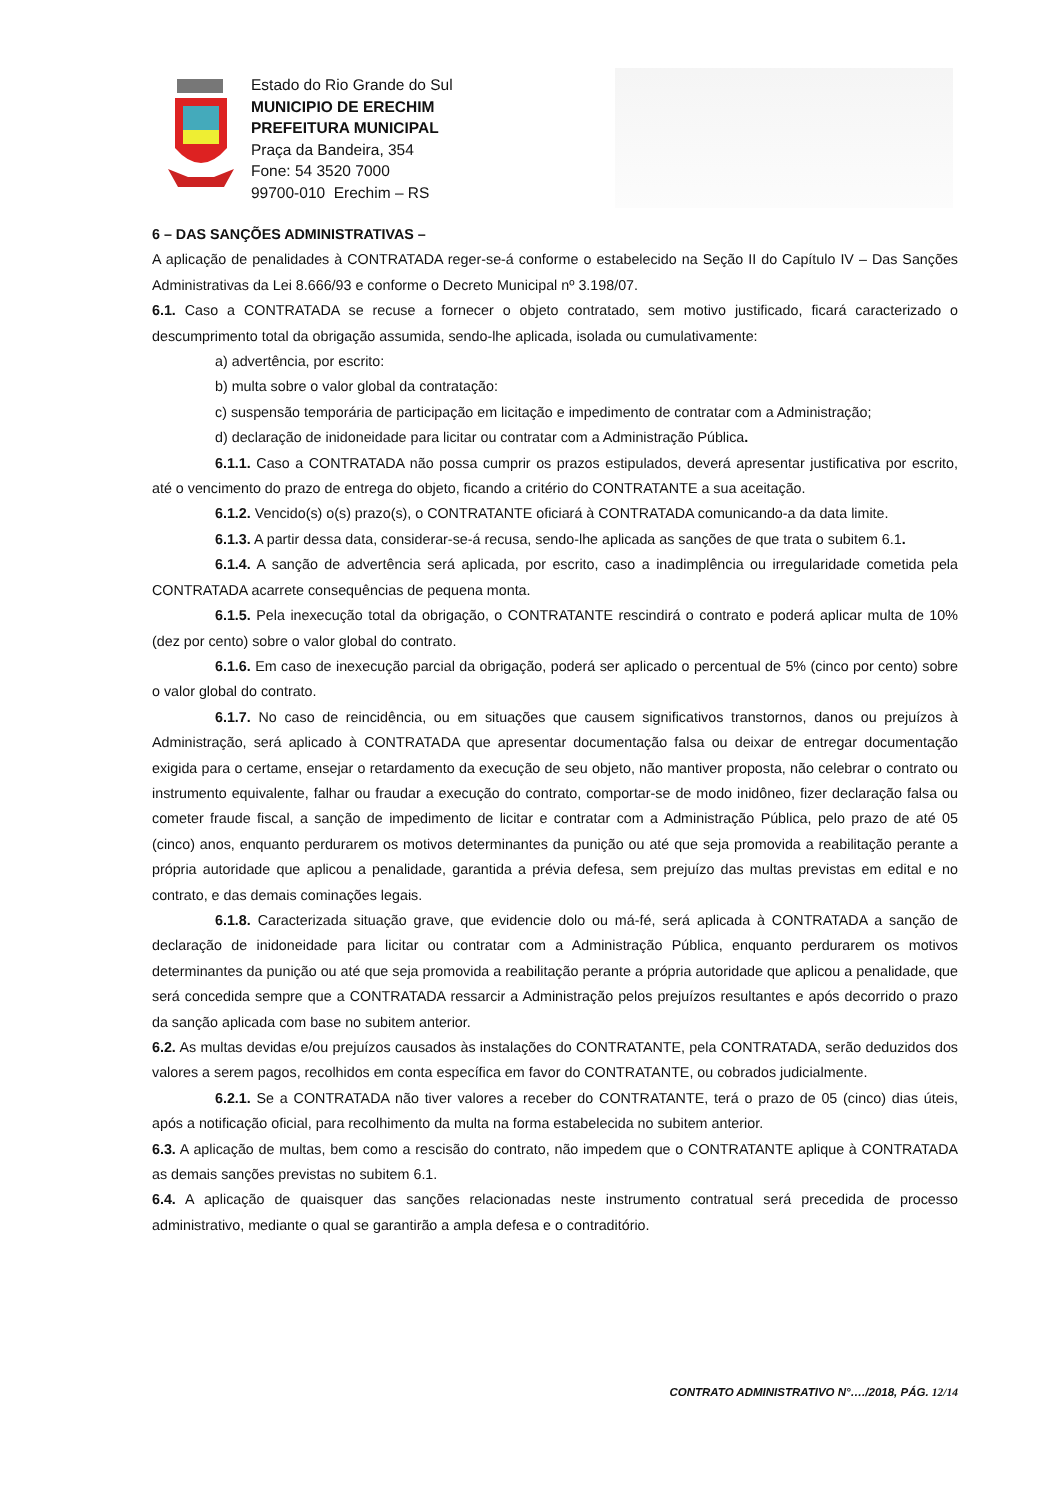Estado do Rio Grande do Sul
MUNICIPIO DE ERECHIM
PREFEITURA MUNICIPAL
Praça da Bandeira, 354
Fone: 54 3520 7000
99700-010 Erechim – RS
6 – DAS SANÇÕES ADMINISTRATIVAS –
A aplicação de penalidades à CONTRATADA reger-se-á conforme o estabelecido na Seção II do Capítulo IV – Das Sanções Administrativas da Lei 8.666/93 e conforme o Decreto Municipal nº 3.198/07.
6.1. Caso a CONTRATADA se recuse a fornecer o objeto contratado, sem motivo justificado, ficará caracterizado o descumprimento total da obrigação assumida, sendo-lhe aplicada, isolada ou cumulativamente:
a) advertência, por escrito:
b) multa sobre o valor global da contratação:
c) suspensão temporária de participação em licitação e impedimento de contratar com a Administração;
d) declaração de inidoneidade para licitar ou contratar com a Administração Pública.
6.1.1. Caso a CONTRATADA não possa cumprir os prazos estipulados, deverá apresentar justificativa por escrito, até o vencimento do prazo de entrega do objeto, ficando a critério do CONTRATANTE a sua aceitação.
6.1.2. Vencido(s) o(s) prazo(s), o CONTRATANTE oficiará à CONTRATADA comunicando-a da data limite.
6.1.3. A partir dessa data, considerar-se-á recusa, sendo-lhe aplicada as sanções de que trata o subitem 6.1.
6.1.4. A sanção de advertência será aplicada, por escrito, caso a inadimplência ou irregularidade cometida pela CONTRATADA acarrete consequências de pequena monta.
6.1.5. Pela inexecução total da obrigação, o CONTRATANTE rescindirá o contrato e poderá aplicar multa de 10% (dez por cento) sobre o valor global do contrato.
6.1.6. Em caso de inexecução parcial da obrigação, poderá ser aplicado o percentual de 5% (cinco por cento) sobre o valor global do contrato.
6.1.7. No caso de reincidência, ou em situações que causem significativos transtornos, danos ou prejuízos à Administração, será aplicado à CONTRATADA que apresentar documentação falsa ou deixar de entregar documentação exigida para o certame, ensejar o retardamento da execução de seu objeto, não mantiver proposta, não celebrar o contrato ou instrumento equivalente, falhar ou fraudar a execução do contrato, comportar-se de modo inidôneo, fizer declaração falsa ou cometer fraude fiscal, a sanção de impedimento de licitar e contratar com a Administração Pública, pelo prazo de até 05 (cinco) anos, enquanto perdurarem os motivos determinantes da punição ou até que seja promovida a reabilitação perante a própria autoridade que aplicou a penalidade, garantida a prévia defesa, sem prejuízo das multas previstas em edital e no contrato, e das demais cominações legais.
6.1.8. Caracterizada situação grave, que evidencie dolo ou má-fé, será aplicada à CONTRATADA a sanção de declaração de inidoneidade para licitar ou contratar com a Administração Pública, enquanto perdurarem os motivos determinantes da punição ou até que seja promovida a reabilitação perante a própria autoridade que aplicou a penalidade, que será concedida sempre que a CONTRATADA ressarcir a Administração pelos prejuízos resultantes e após decorrido o prazo da sanção aplicada com base no subitem anterior.
6.2. As multas devidas e/ou prejuízos causados às instalações do CONTRATANTE, pela CONTRATADA, serão deduzidos dos valores a serem pagos, recolhidos em conta específica em favor do CONTRATANTE, ou cobrados judicialmente.
6.2.1. Se a CONTRATADA não tiver valores a receber do CONTRATANTE, terá o prazo de 05 (cinco) dias úteis, após a notificação oficial, para recolhimento da multa na forma estabelecida no subitem anterior.
6.3. A aplicação de multas, bem como a rescisão do contrato, não impedem que o CONTRATANTE aplique à CONTRATADA as demais sanções previstas no subitem 6.1.
6.4. A aplicação de quaisquer das sanções relacionadas neste instrumento contratual será precedida de processo administrativo, mediante o qual se garantirão a ampla defesa e o contraditório.
CONTRATO ADMINISTRATIVO N°…./2018, PÁG. 12/14